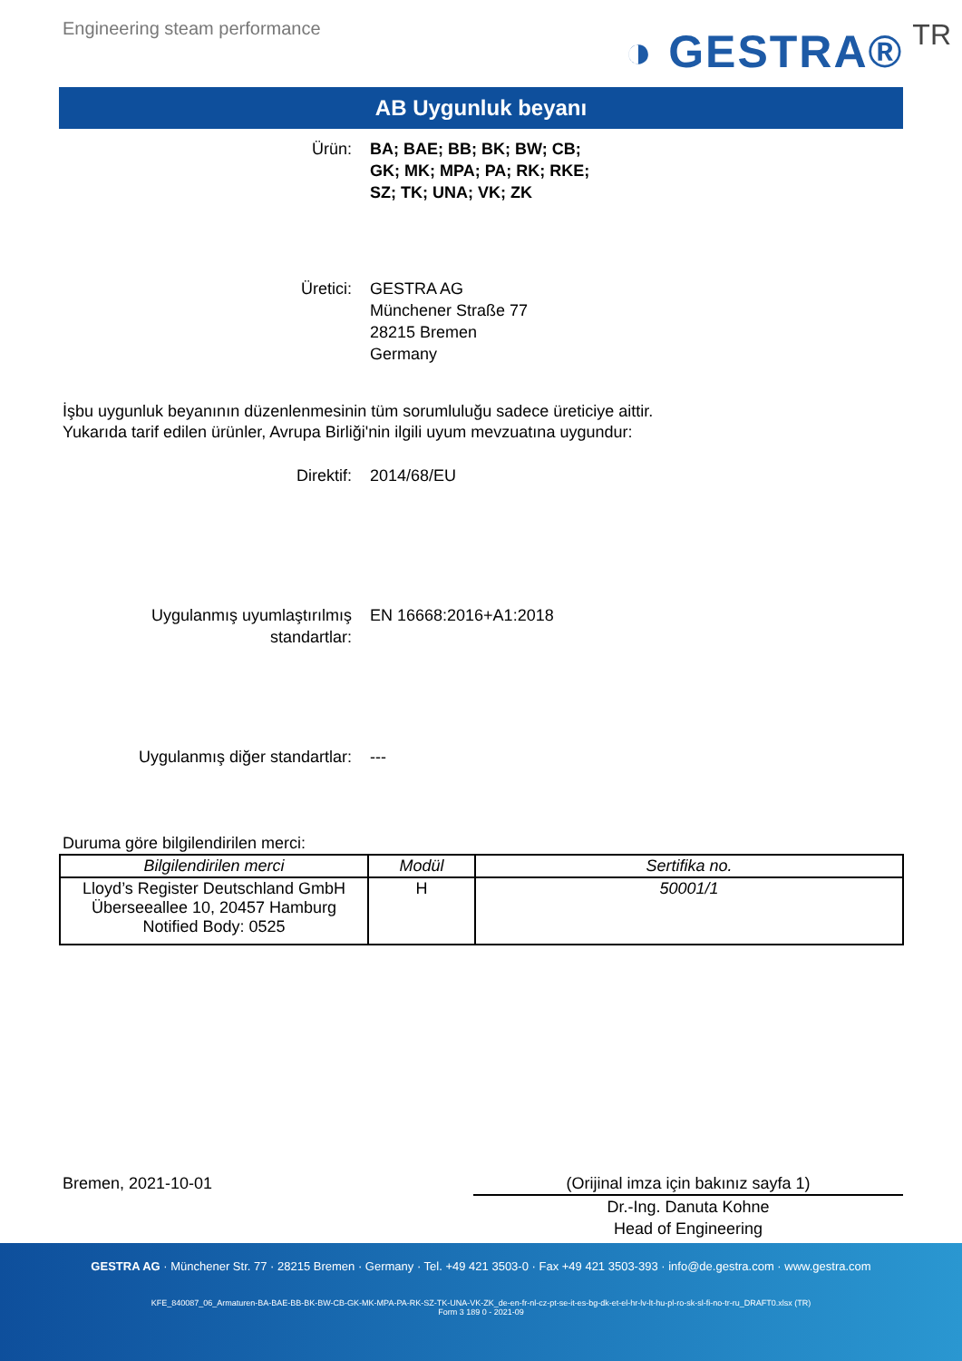Engineering steam performance
◑ GESTRA® TR
AB Uygunluk beyanı
Ürün: BA; BAE; BB; BK; BW; CB;
GK; MK; MPA; PA; RK; RKE;
SZ; TK; UNA; VK; ZK
Üretici: GESTRA AG
Münchener Straße 77
28215 Bremen
Germany
İşbu uygunluk beyanının düzenlenmesinin tüm sorumluluğu sadece üreticiye aittir.
Yukarıda tarif edilen ürünler, Avrupa Birliği'nin ilgili uyum mevzuatına uygundur:
Direktif: 2014/68/EU
Uygulanmış uyumlaştırılmış
standartlar:
EN 16668:2016+A1:2018
Uygulanmış diğer standartlar: ---
Duruma göre bilgilendirilen merci:
| Bilgilendirilen merci | Modül | Sertifika no. |
| --- | --- | --- |
| Lloyd’s Register Deutschland GmbH Überseeallee 10, 20457 Hamburg Notified Body: 0525 | H | 50001/1 |
Bremen, 2021-10-01 (Orijinal imza için bakınız sayfa 1)
Dr.-Ing. Danuta Kohne
Head of Engineering
GESTRA AG · Münchener Str. 77 · 28215 Bremen · Germany · Tel. +49 421 3503-0 · Fax +49 421 3503-393 · info@de.gestra.com · www.gestra.com
KFE_840087_06_Armaturen-BA-BAE-BB-BK-BW-CB-GK-MK-MPA-PA-RK-SZ-TK-UNA-VK-ZK_de-en-fr-nl-cz-pt-se-it-es-bg-dk-et-el-hr-lv-lt-hu-pl-ro-sk-sl-fi-no-tr-ru_DRAFT0.xlsx (TR)
Form 3 189 0 - 2021-09